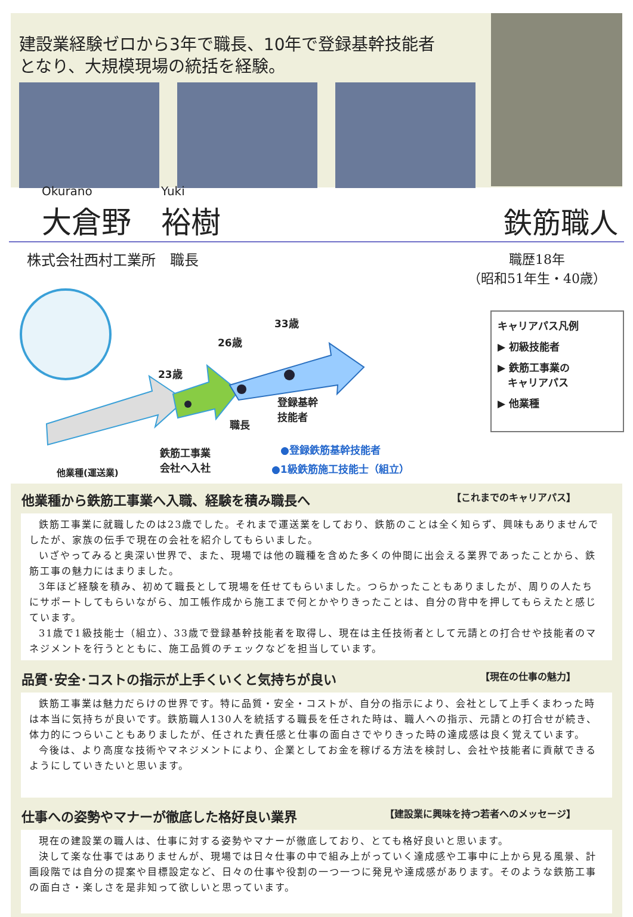建設業経験ゼロから3年で職長、10年で登録基幹技能者
となり、大規模現場の統括を経験。
Okurano
大倉野
Yuki
裕樹
鉄筋職人
株式会社西村工業所　職長 職歴18年
（昭和51年生・40歳）
33歳
26歳
23歳
職長
登録基幹
技能者
鉄筋工事業
会社へ入社
他業種(運送業)
●登録鉄筋基幹技能者
●1級鉄筋施工技能士（組立）
キャリアパス凡例
▶ 初級技能者
▶ 鉄筋工事業の
　キャリアパス
▶ 他業種
他業種から鉄筋工事業へ入職、経験を積み職長へ 【これまでのキャリアパス】
鉄筋工事業に就職したのは23歳でした。それまで運送業をしており、鉄筋のことは全く知らず、興味もありませんでしたが、家族の伝手で現在の会社を紹介してもらいました。
いざやってみると奥深い世界で、また、現場では他の職種を含めた多くの仲間に出会える業界であったことから、鉄筋工事の魅力にはまりました。
3年ほど経験を積み、初めて職長として現場を任せてもらいました。つらかったこともありましたが、周りの人たちにサポートしてもらいながら、加工帳作成から施工まで何とかやりきったことは、自分の背中を押してもらえたと感じています。
31歳で1級技能士（組立）、33歳で登録基幹技能者を取得し、現在は主任技術者として元請との打合せや技能者のマネジメントを行うとともに、施工品質のチェックなどを担当しています。
品質･安全･コストの指示が上手くいくと気持ちが良い 【現在の仕事の魅力】
鉄筋工事業は魅力だらけの世界です。特に品質・安全・コストが、自分の指示により、会社として上手くまわった時は本当に気持ちが良いです。鉄筋職人130人を統括する職長を任された時は、職人への指示、元請との打合せが続き、体力的につらいこともありましたが、任された責任感と仕事の面白さでやりきった時の達成感は良く覚えています。
今後は、より高度な技術やマネジメントにより、企業としてお金を稼げる方法を検討し、会社や技能者に貢献できるようにしていきたいと思います。
仕事への姿勢やマナーが徹底した格好良い業界 【建設業に興味を持つ若者へのメッセージ】
現在の建設業の職人は、仕事に対する姿勢やマナーが徹底しており、とても格好良いと思います。
決して楽な仕事ではありませんが、現場では日々仕事の中で組み上がっていく達成感や工事中に上から見る風景、計画段階では自分の提案や目標設定など、日々の仕事や役割の一つ一つに発見や達成感があります。そのような鉄筋工事の面白さ・楽しさを是非知って欲しいと思っています。